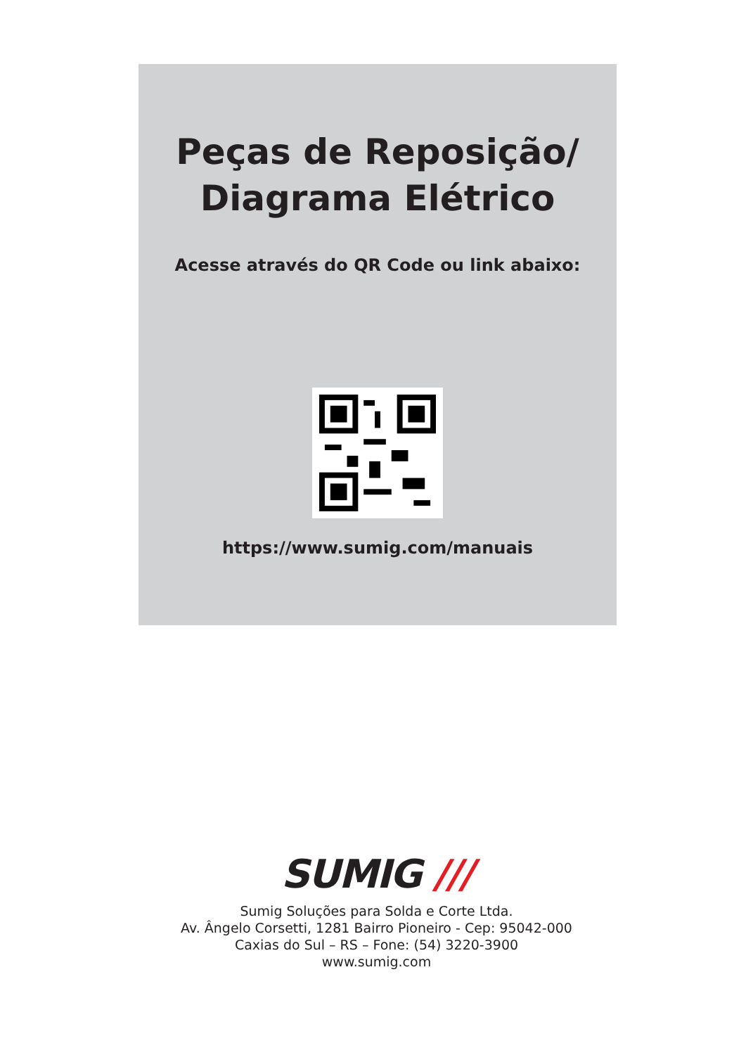Peças de Reposição/
Diagrama Elétrico
Acesse através do QR Code ou link abaixo:
https://www.sumig.com/manuais
SUMIG ///
Sumig Soluções para Solda e Corte Ltda.
Av. Ângelo Corsetti, 1281 Bairro Pioneiro - Cep: 95042-000
Caxias do Sul – RS – Fone: (54) 3220-3900
www.sumig.com